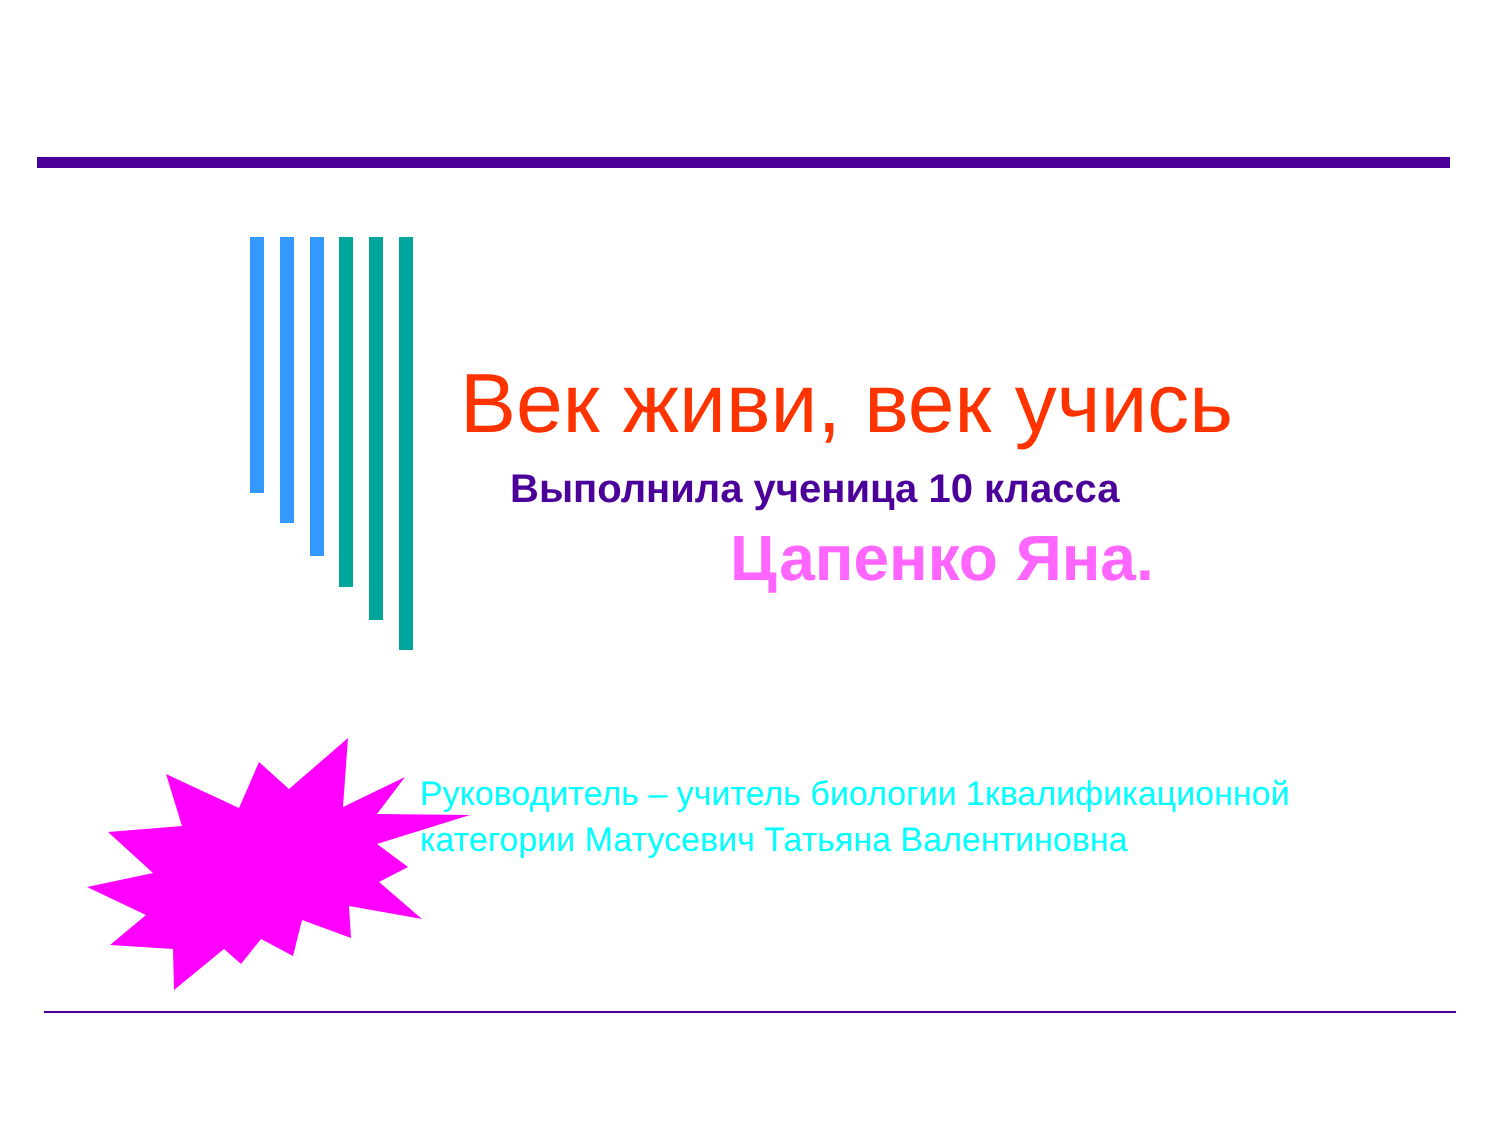Век живи, век учись
Выполнила ученица 10 класса
Цапенко Яна.
Руководитель – учитель биологии 1квалификационной категории Матусевич Татьяна Валентиновна